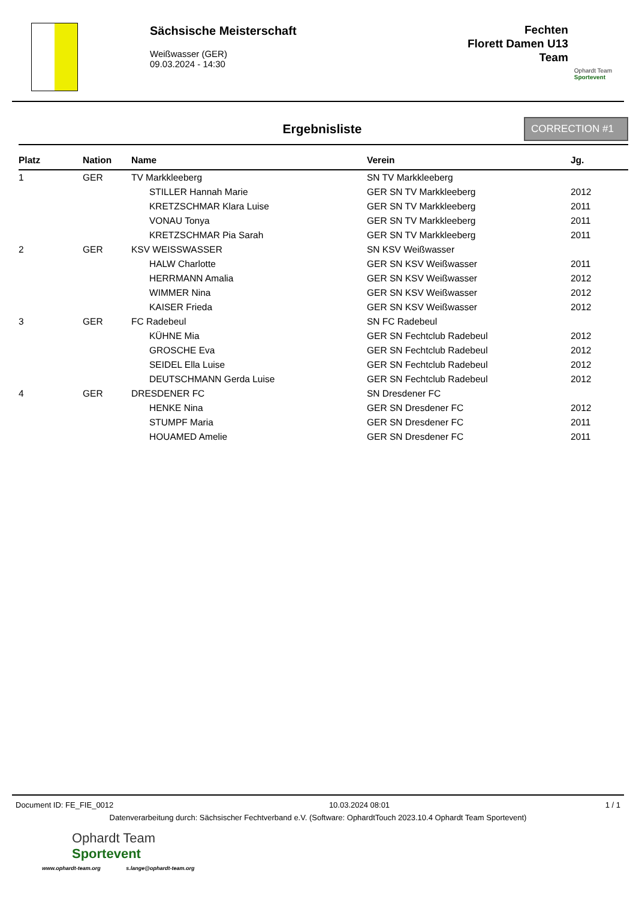Sächsische Meisterschaft
Weißwasser (GER)
09.03.2024 - 14:30
Fechten
Florett Damen U13
Team
Ophardt Team
Sportevent
Ergebnisliste
CORRECTION #1
| Platz | Nation | Name | Verein | Jg. |
| --- | --- | --- | --- | --- |
| 1 | GER | TV Markkleeberg | SN TV Markkleeberg | |
| | | STILLER Hannah Marie | GER SN TV Markkleeberg | 2012 |
| | | KRETZSCHMAR Klara Luise | GER SN TV Markkleeberg | 2011 |
| | | VONAU Tonya | GER SN TV Markkleeberg | 2011 |
| | | KRETZSCHMAR Pia Sarah | GER SN TV Markkleeberg | 2011 |
| 2 | GER | KSV WEISSWASSER | SN KSV Weißwasser | |
| | | HALW Charlotte | GER SN KSV Weißwasser | 2011 |
| | | HERRMANN Amalia | GER SN KSV Weißwasser | 2012 |
| | | WIMMER Nina | GER SN KSV Weißwasser | 2012 |
| | | KAISER Frieda | GER SN KSV Weißwasser | 2012 |
| 3 | GER | FC Radebeul | SN FC Radebeul | |
| | | KÜHNE Mia | GER SN Fechtclub Radebeul | 2012 |
| | | GROSCHE Eva | GER SN Fechtclub Radebeul | 2012 |
| | | SEIDEL Ella Luise | GER SN Fechtclub Radebeul | 2012 |
| | | DEUTSCHMANN Gerda Luise | GER SN Fechtclub Radebeul | 2012 |
| 4 | GER | DRESDENER FC | SN Dresdener FC | |
| | | HENKE Nina | GER SN Dresdener FC | 2012 |
| | | STUMPF Maria | GER SN Dresdener FC | 2011 |
| | | HOUAMED Amelie | GER SN Dresdener FC | 2011 |
Document ID: FE_FIE_0012 10.03.2024 08:01 1 / 1
Datenverarbeitung durch: Sächsischer Fechtverband e.V. (Software: OphardtTouch 2023.10.4 Ophardt Team Sportevent)
Ophardt Team
Sportevent
www.ophardt-team.org s.lange@ophardt-team.org